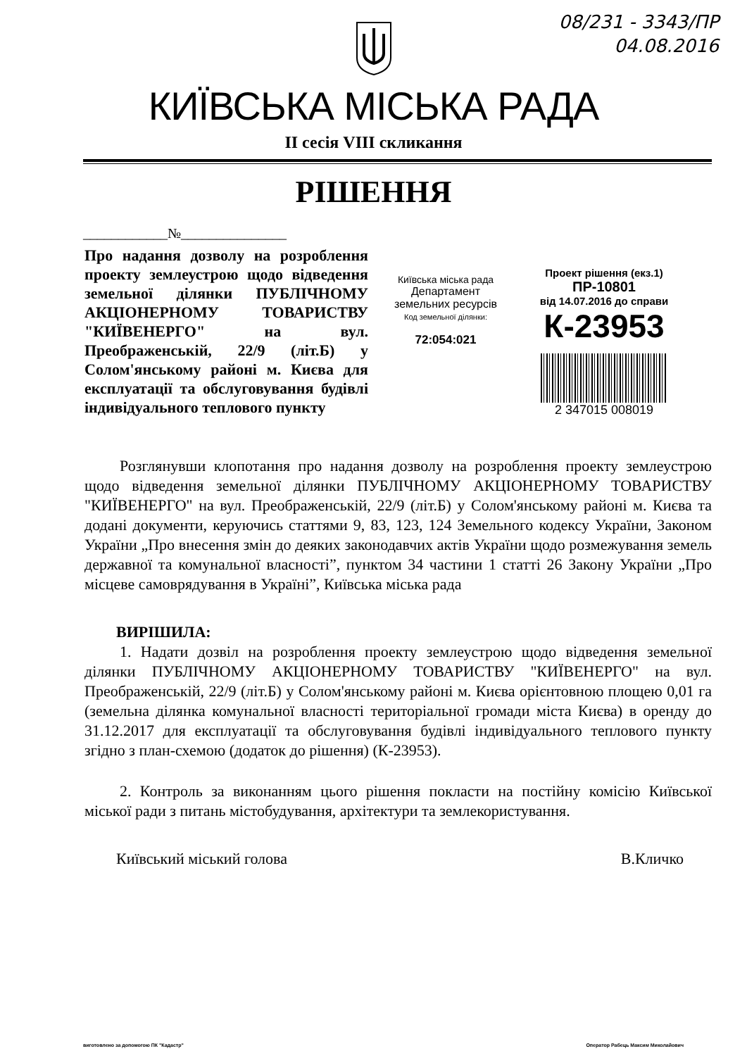08/231 - 3343/ПР
04.08.2016
КИЇВСЬКА МІСЬКА РАДА
II сесія VIII скликання
РІШЕННЯ
____________№_______________
Про надання дозволу на розроблення проекту землеустрою щодо відведення земельної ділянки ПУБЛІЧНОМУ АКЦІОНЕРНОМУ ТОВАРИСТВУ "КИЇВЕНЕРГО" на вул. Преображенській, 22/9 (літ.Б) у Солом'янському районі м. Києва для експлуатації та обслуговування будівлі індивідуального теплового пункту
Київська міська рада
Департамент
земельних ресурсів
Код земельної ділянки:
72:054:021
Проект рішення (екз.1)
ПР-10801
від 14.07.2016 до справи
К-23953
2 347015 008019
Розглянувши клопотання про надання дозволу на розроблення проекту землеустрою щодо відведення земельної ділянки ПУБЛІЧНОМУ АКЦІОНЕРНОМУ ТОВАРИСТВУ "КИЇВЕНЕРГО" на вул. Преображенській, 22/9 (літ.Б) у Солом'янському районі м. Києва та додані документи, керуючись статтями 9, 83, 123, 124 Земельного кодексу України, Законом України „Про внесення змін до деяких законодавчих актів України щодо розмежування земель державної та комунальної власності”, пунктом 34 частини 1 статті 26 Закону України „Про місцеве самоврядування в Україні”, Київська міська рада
ВИРІШИЛА:
1. Надати дозвіл на розроблення проекту землеустрою щодо відведення земельної ділянки ПУБЛІЧНОМУ АКЦІОНЕРНОМУ ТОВАРИСТВУ "КИЇВЕНЕРГО" на вул. Преображенській, 22/9 (літ.Б) у Солом'янському районі м. Києва орієнтовною площею 0,01 га (земельна ділянка комунальної власності територіальної громади міста Києва) в оренду до 31.12.2017 для експлуатації та обслуговування будівлі індивідуального теплового пункту згідно з план-схемою (додаток до рішення) (К-23953).
2. Контроль за виконанням цього рішення покласти на постійну комісію Київської міської ради з питань містобудування, архітектури та землекористування.
Київський міський голова В.Кличко
виготовлено за допомогою ПК "Кадастр" Оператор Рабець Максим Миколайович